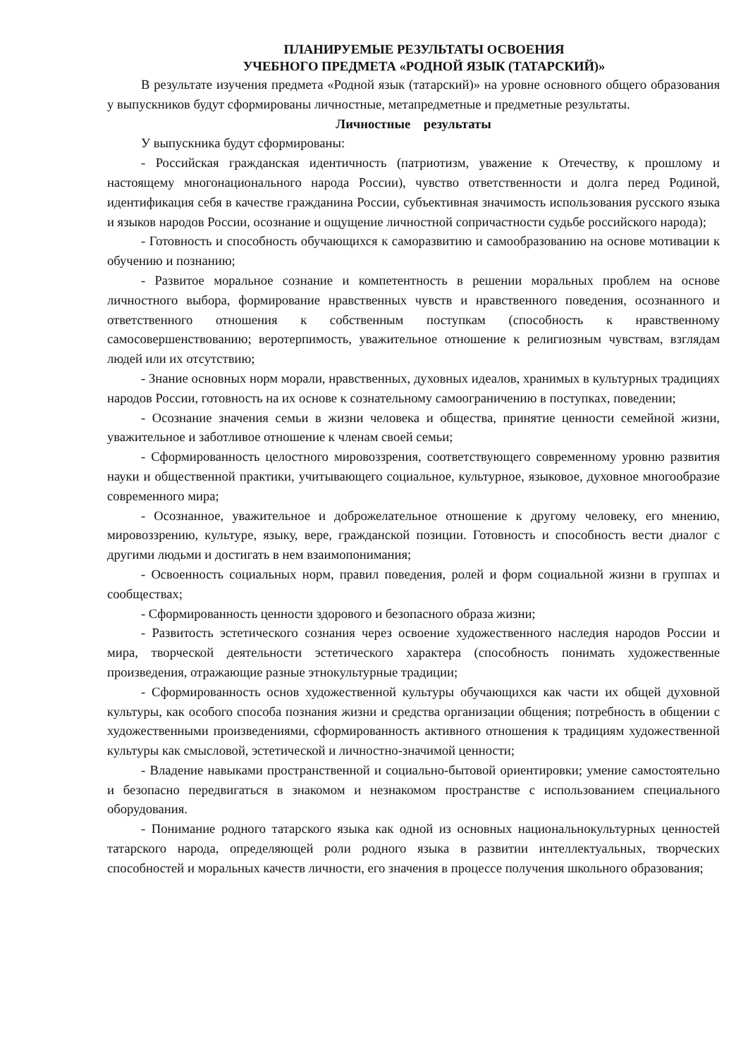ПЛАНИРУЕМЫЕ РЕЗУЛЬТАТЫ ОСВОЕНИЯ
УЧЕБНОГО ПРЕДМЕТА «РОДНОЙ ЯЗЫК (ТАТАРСКИЙ)»
В результате изучения предмета «Родной язык (татарский)» на уровне основного общего образования у выпускников будут сформированы личностные, метапредметные и предметные результаты.
Личностные результаты
У выпускника будут сформированы:
- Российская гражданская идентичность (патриотизм, уважение к Отечеству, к прошлому и настоящему многонационального народа России), чувство ответственности и долга перед Родиной, идентификация себя в качестве гражданина России, субъективная значимость использования русского языка и языков народов России, осознание и ощущение личностной сопричастности судьбе российского народа);
- Готовность и способность обучающихся к саморазвитию и самообразованию на основе мотивации к обучению и познанию;
- Развитое моральное сознание и компетентность в решении моральных проблем на основе личностного выбора, формирование нравственных чувств и нравственного поведения, осознанного и ответственного отношения к собственным поступкам (способность к нравственному самосовершенствованию; веротерпимость, уважительное отношение к религиозным чувствам, взглядам людей или их отсутствию;
- Знание основных норм морали, нравственных, духовных идеалов, хранимых в культурных традициях народов России, готовность на их основе к сознательному самоограничению в поступках, поведении;
- Осознание значения семьи в жизни человека и общества, принятие ценности семейной жизни, уважительное и заботливое отношение к членам своей семьи;
- Сформированность целостного мировоззрения, соответствующего современному уровню развития науки и общественной практики, учитывающего социальное, культурное, языковое, духовное многообразие современного мира;
- Осознанное, уважительное и доброжелательное отношение к другому человеку, его мнению, мировоззрению, культуре, языку, вере, гражданской позиции. Готовность и способность вести диалог с другими людьми и достигать в нем взаимопонимания;
- Освоенность социальных норм, правил поведения, ролей и форм социальной жизни в группах и сообществах;
- Сформированность ценности здорового и безопасного образа жизни;
- Развитость эстетического сознания через освоение художественного наследия народов России и мира, творческой деятельности эстетического характера (способность понимать художественные произведения, отражающие разные этнокультурные традиции;
- Сформированность основ художественной культуры обучающихся как части их общей духовной культуры, как особого способа познания жизни и средства организации общения; потребность в общении с художественными произведениями, сформированность активного отношения к традициям художественной культуры как смысловой, эстетической и личностно-значимой ценности;
- Владение навыками пространственной и социально-бытовой ориентировки; умение самостоятельно и безопасно передвигаться в знакомом и незнакомом пространстве с использованием специального оборудования.
- Понимание родного татарского языка как одной из основных национальнокультурных ценностей татарского народа, определяющей роли родного языка в развитии интеллектуальных, творческих способностей и моральных качеств личности, его значения в процессе получения школьного образования;